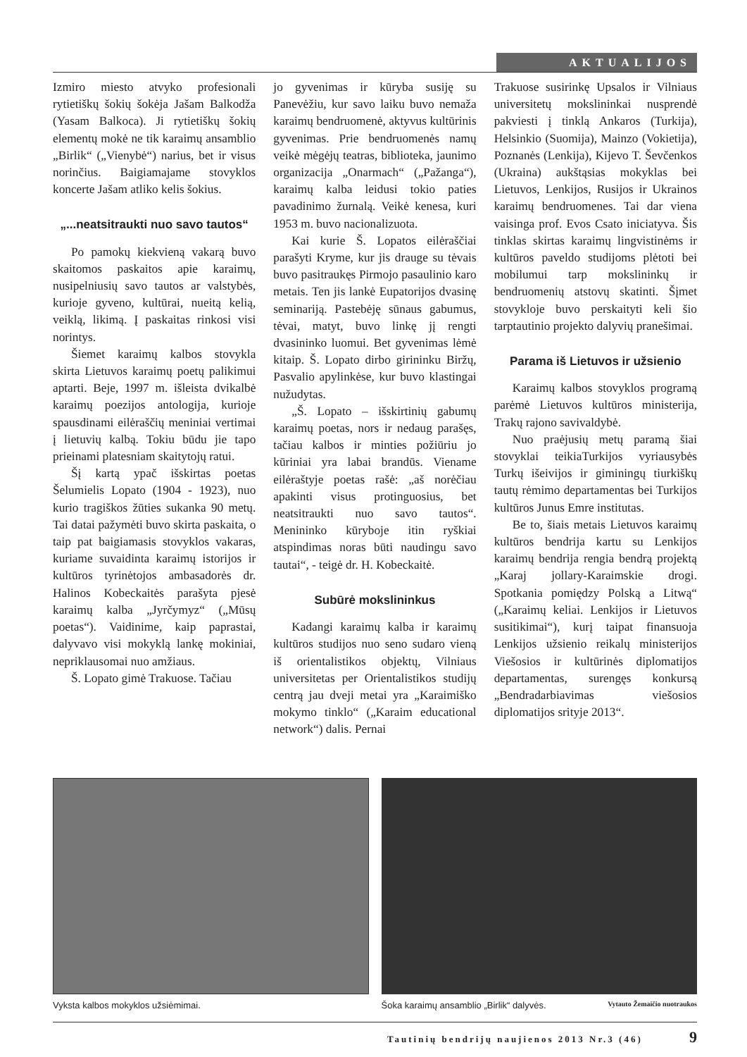AKTUALIJOS
Izmiro miesto atvyko profesionali rytietiškų šokių šokėja Jašam Balkodža (Yasam Balkoca). Ji rytietiškų šokių elementų mokė ne tik karaimų ansamblio „Birlik“ („Vienybė“) narius, bet ir visus norinčius. Baigiamajame stovyklos koncerte Jašam atliko kelis šokius.
„...neatsitraukti nuo savo tautos“
Po pamokų kiekvieną vakarą buvo skaitomos paskaitos apie karaimų, nusipelniusių savo tautos ar valstybės, kurioje gyveno, kultūrai, nueitą kelią, veiklą, likimą. Į paskaitas rinkosi visi norintys.
Šiemet karaimų kalbos stovykla skirta Lietuvos karaimų poetų palikimui aptarti. Beje, 1997 m. išleista dvikalbė karaimų poezijos antologija, kurioje spausdinami eilėraščių meniniai vertimai į lietuvių kalbą. Tokiu būdu jie tapo prieinami platesniam skaitytojų ratui.
Šį kartą ypač išskirtas poetas Šelumielis Lopato (1904 - 1923), nuo kurio tragiškos žūties sukanka 90 metų. Tai datai pažymėti buvo skirta paskaita, o taip pat baigiamasis stovyklos vakaras, kuriame suvaidinta karaimų istorijos ir kultūros tyrinėtojos ambasadorės dr. Halinos Kobeckaitės parašyta pjesė karaimų kalba „Jyrčymyz“ („Mūsų poetas“). Vaidinime, kaip paprastai, dalyvavo visi mokyklą lankę mokiniai, nepriklausomai nuo amžiaus.
Š. Lopato gimė Trakuose. Tačiau
jo gyvenimas ir kūryba susiję su Panevėžiu, kur savo laiku buvo nemaža karaimų bendruomenė, aktyvus kultūrinis gyvenimas. Prie bendruomenės namų veikė mėgėjų teatras, biblioteka, jaunimo organizacija „Onarmach“ („Pažanga“), karaimų kalba leidusi tokio paties pavadinimo žurnalą. Veikė kenesa, kuri 1953 m. buvo nacionalizuota.
Kai kurie Š. Lopatos eilėraščiai parašyti Kryme, kur jis drauge su tėvais buvo pasitraukęs Pirmojo pasaulinio karo metais. Ten jis lankė Eupatorijos dvasinę seminariją. Pastebėję sūnaus gabumus, tėvai, matyt, buvo linkę jį rengti dvasininko luomui. Bet gyvenimas lėmė kitaip. Š. Lopato dirbo girininku Biržų, Pasvalio apylinkėse, kur buvo klastingai nužudytas.
„Š. Lopato – išskirtinių gabumų karaimų poetas, nors ir nedaug parašęs, tačiau kalbos ir minties požiūriu jo kūriniai yra labai brandūs. Viename eilėraštyje poetas rašė: „aš norėčiau apakinti visus protinguosius, bet neatsitraukti nuo savo tautos“. Menininko kūryboje itin ryškiai atspindimas noras būti naudingu savo tautai“, - teigė dr. H. Kobeckaitė.
Subūrė mokslininkus
Kadangi karaimų kalba ir karaimų kultūros studijos nuo seno sudaro vieną iš orientalistikos objektų, Vilniaus universitetas per Orientalistikos studijų centrą jau dveji metai yra „Karaimiško mokymo tinklo“ („Karaim educational network“) dalis. Pernai
Trakuose susirinkę Upsalos ir Vilniaus universitetų mokslininkai nusprendė pakviesti į tinklą Ankaros (Turkija), Helsinkio (Suomija), Mainzo (Vokietija), Poznanės (Lenkija), Kijevo T. Ševčenkos (Ukraina) aukštąsias mokyklas bei Lietuvos, Lenkijos, Rusijos ir Ukrainos karaimų bendruomenes. Tai dar viena vaisinga prof. Evos Csato iniciatyva. Šis tinklas skirtas karaimų lingvistinėms ir kultūros paveldo studijoms plėtoti bei mobilumui tarp mokslininkų ir bendruomenių atstovų skatinti. Šįmet stovykloje buvo perskaityti keli šio tarptautinio projekto dalyvių pranešimai.
Parama iš Lietuvos ir užsienio
Karaimų kalbos stovyklos programą parėmė Lietuvos kultūros ministerija, Trakų rajono savivaldybė.
Nuo praėjusių metų paramą šiai stovyklai teikiaTurkijos vyriausybės Turkų išeivijos ir giminingų tiurkiškų tautų rėmimo departamentas bei Turkijos kultūros Junus Emre institutas.
Be to, šiais metais Lietuvos karaimų kultūros bendrija kartu su Lenkijos karaimų bendrija rengia bendrą projektą „Karaj jollary-Karaimskie drogi. Spotkania pomiędzy Polską a Litwą“ („Karaimų keliai. Lenkijos ir Lietuvos susitikimai“), kurį taipat finansuoja Lenkijos užsienio reikalų ministerijos Viešosios ir kultūrinės diplomatijos departamentas, surengęs konkursą „Bendradarbiavimas viešosios diplomatijos srityje 2013“.
Vyksta kalbos mokyklos užsiėmimai.
Šoka karaimų ansamblio „Birlik“ dalyvės. Vytauto Žemaičio nuotraukos
Tautinių bendrijų naujienos 2013 Nr.3 (46) 9